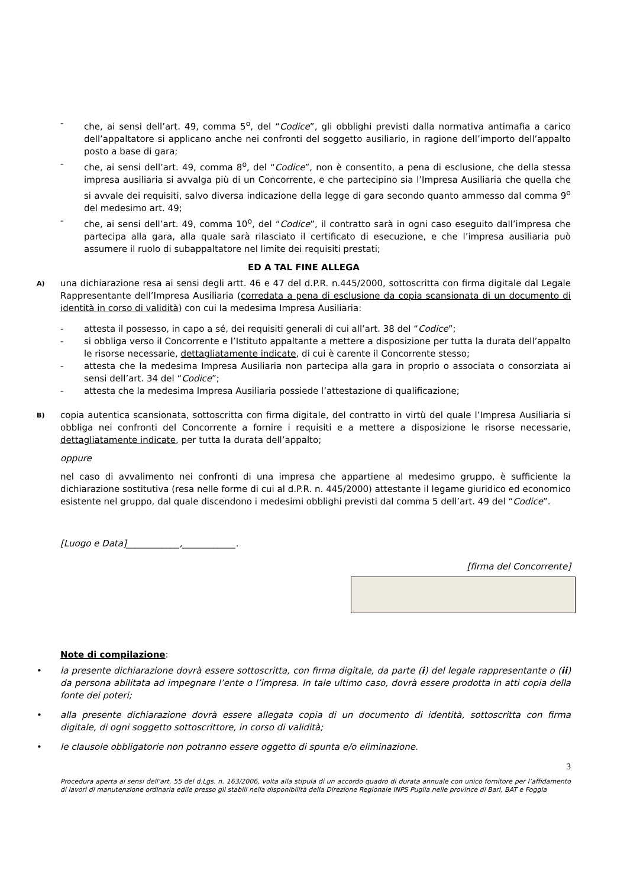- che, ai sensi dell’art. 49, comma 5<sup>o</sup>, del “Codice”, gli obblighi previsti dalla normativa antimafia a carico dell’appaltatore si applicano anche nei confronti del soggetto ausiliario, in ragione dell’importo dell’appalto posto a base di gara;
- che, ai sensi dell’art. 49, comma 8<sup>o</sup>, del “Codice”, non è consentito, a pena di esclusione, che della stessa impresa ausiliaria si avvalga più di un Concorrente, e che partecipino sia l’Impresa Ausiliaria che quella che si avvale dei requisiti, salvo diversa indicazione della legge di gara secondo quanto ammesso dal comma 9<sup>o</sup> del medesimo art. 49;
- che, ai sensi dell’art. 49, comma 10<sup>o</sup>, del “Codice”, il contratto sarà in ogni caso eseguito dall’impresa che partecipa alla gara, alla quale sarà rilasciato il certificato di esecuzione, e che l’impresa ausiliaria può assumere il ruolo di subappaltatore nel limite dei requisiti prestati;
ED A TAL FINE ALLEGA
A) una dichiarazione resa ai sensi degli artt. 46 e 47 del d.P.R. n.445/2000, sottoscritta con firma digitale dal Legale Rappresentante dell’Impresa Ausiliaria (corredata a pena di esclusione da copia scansionata di un documento di identità in corso di validità) con cui la medesima Impresa Ausiliaria:
- attesta il possesso, in capo a sé, dei requisiti generali di cui all’art. 38 del “Codice”;
- si obbliga verso il Concorrente e l’Istituto appaltante a mettere a disposizione per tutta la durata dell’appalto le risorse necessarie, dettagliatamente indicate, di cui è carente il Concorrente stesso;
- attesta che la medesima Impresa Ausiliaria non partecipa alla gara in proprio o associata o consorziata ai sensi dell’art. 34 del “Codice”;
- attesta che la medesima Impresa Ausiliaria possiede l’attestazione di qualificazione;
B) copia autentica scansionata, sottoscritta con firma digitale, del contratto in virtù del quale l’Impresa Ausiliaria si obbliga nei confronti del Concorrente a fornire i requisiti e a mettere a disposizione le risorse necessarie, dettagliatamente indicate, per tutta la durata dell’appalto;
oppure
nel caso di avvalimento nei confronti di una impresa che appartiene al medesimo gruppo, è sufficiente la dichiarazione sostitutiva (resa nelle forme di cui al d.P.R. n. 445/2000) attestante il legame giuridico ed economico esistente nel gruppo, dal quale discendono i medesimi obblighi previsti dal comma 5 dell’art. 49 del “Codice”.
[Luogo e Data]____________,____________.
[firma del Concorrente]
Note di compilazione:
• la presente dichiarazione dovrà essere sottoscritta, con firma digitale, da parte (i) del legale rappresentante o (ii) da persona abilitata ad impegnare l’ente o l’impresa. In tale ultimo caso, dovrà essere prodotta in atti copia della fonte dei poteri;
• alla presente dichiarazione dovrà essere allegata copia di un documento di identità, sottoscritta con firma digitale, di ogni soggetto sottoscrittore, in corso di validità;
• le clausole obbligatorie non potranno essere oggetto di spunta e/o eliminazione.
3
Procedura aperta ai sensi dell’art. 55 del d.Lgs. n. 163/2006, volta alla stipula di un accordo quadro di durata annuale con unico fornitore per l’affidamento di lavori di manutenzione ordinaria edile presso gli stabili nella disponibilità della Direzione Regionale INPS Puglia nelle province di Bari, BAT e Foggia